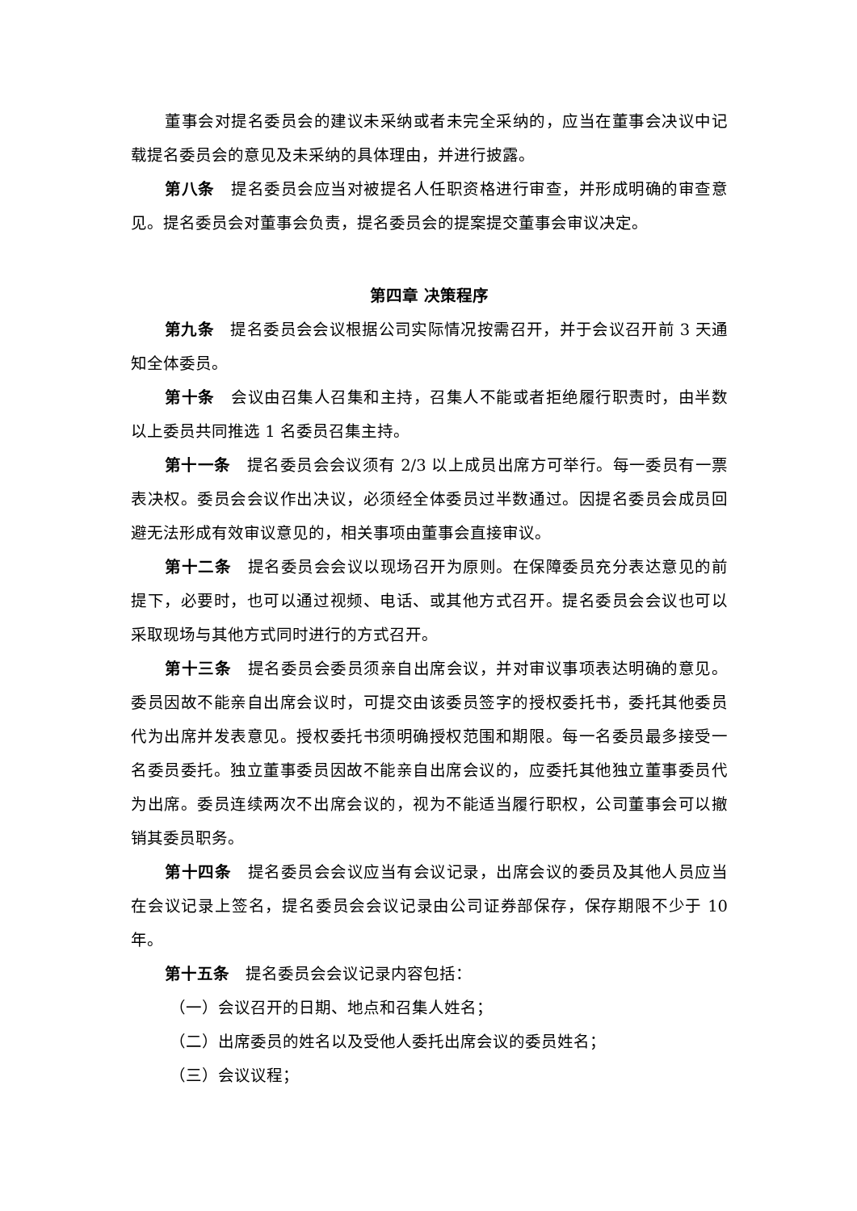董事会对提名委员会的建议未采纳或者未完全采纳的，应当在董事会决议中记载提名委员会的意见及未采纳的具体理由，并进行披露。
第八条　提名委员会应当对被提名人任职资格进行审查，并形成明确的审查意见。提名委员会对董事会负责，提名委员会的提案提交董事会审议决定。
第四章 决策程序
第九条　提名委员会会议根据公司实际情况按需召开，并于会议召开前 3 天通知全体委员。
第十条　会议由召集人召集和主持，召集人不能或者拒绝履行职责时，由半数以上委员共同推选 1 名委员召集主持。
第十一条　提名委员会会议须有 2/3 以上成员出席方可举行。每一委员有一票表决权。委员会会议作出决议，必须经全体委员过半数通过。因提名委员会成员回避无法形成有效审议意见的，相关事项由董事会直接审议。
第十二条　提名委员会会议以现场召开为原则。在保障委员充分表达意见的前提下，必要时，也可以通过视频、电话、或其他方式召开。提名委员会会议也可以采取现场与其他方式同时进行的方式召开。
第十三条　提名委员会委员须亲自出席会议，并对审议事项表达明确的意见。委员因故不能亲自出席会议时，可提交由该委员签字的授权委托书，委托其他委员代为出席并发表意见。授权委托书须明确授权范围和期限。每一名委员最多接受一名委员委托。独立董事委员因故不能亲自出席会议的，应委托其他独立董事委员代为出席。委员连续两次不出席会议的，视为不能适当履行职权，公司董事会可以撤销其委员职务。
第十四条　提名委员会会议应当有会议记录，出席会议的委员及其他人员应当在会议记录上签名，提名委员会会议记录由公司证券部保存，保存期限不少于 10 年。
第十五条　提名委员会会议记录内容包括：
（一）会议召开的日期、地点和召集人姓名；
（二）出席委员的姓名以及受他人委托出席会议的委员姓名；
（三）会议议程；